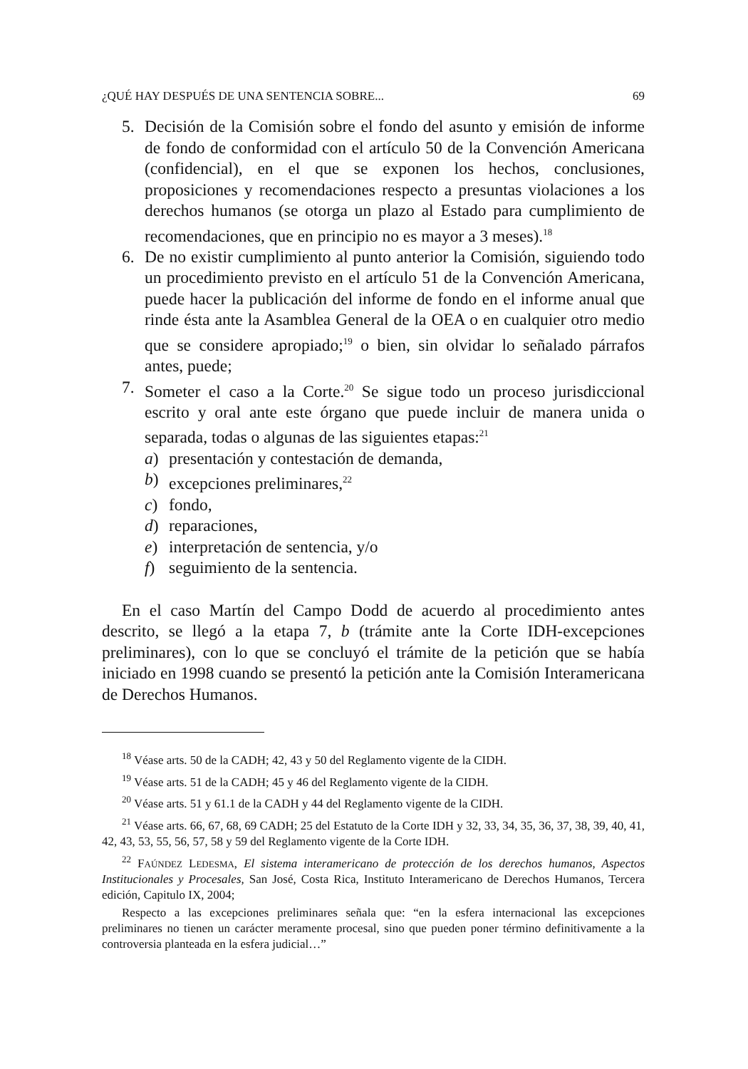¿QUÉ HAY DESPUÉS DE UNA SENTENCIA SOBRE... 69
5. Decisión de la Comisión sobre el fondo del asunto y emisión de informe de fondo de conformidad con el artículo 50 de la Convención Americana (confidencial), en el que se exponen los hechos, conclusiones, proposiciones y recomendaciones respecto a presuntas violaciones a los derechos humanos (se otorga un plazo al Estado para cumplimiento de recomendaciones, que en principio no es mayor a 3 meses).<sup>18</sup>
6. De no existir cumplimiento al punto anterior la Comisión, siguiendo todo un procedimiento previsto en el artículo 51 de la Convención Americana, puede hacer la publicación del informe de fondo en el informe anual que rinde ésta ante la Asamblea General de la OEA o en cualquier otro medio que se considere apropiado;<sup>19</sup> o bien, sin olvidar lo señalado párrafos antes, puede;
7. Someter el caso a la Corte.<sup>20</sup> Se sigue todo un proceso jurisdiccional escrito y oral ante este órgano que puede incluir de manera unida o separada, todas o algunas de las siguientes etapas:<sup>21</sup>
a) presentación y contestación de demanda,
b) excepciones preliminares,<sup>22</sup>
c) fondo,
d) reparaciones,
e) interpretación de sentencia, y/o
f) seguimiento de la sentencia.
En el caso Martín del Campo Dodd de acuerdo al procedimiento antes descrito, se llegó a la etapa 7, b (trámite ante la Corte IDH-excepciones preliminares), con lo que se concluyó el trámite de la petición que se había iniciado en 1998 cuando se presentó la petición ante la Comisión Interamericana de Derechos Humanos.
<sup>18</sup> Véase arts. 50 de la CADH; 42, 43 y 50 del Reglamento vigente de la CIDH.
<sup>19</sup> Véase arts. 51 de la CADH; 45 y 46 del Reglamento vigente de la CIDH.
<sup>20</sup> Véase arts. 51 y 61.1 de la CADH y 44 del Reglamento vigente de la CIDH.
<sup>21</sup> Véase arts. 66, 67, 68, 69 CADH; 25 del Estatuto de la Corte IDH y 32, 33, 34, 35, 36, 37, 38, 39, 40, 41, 42, 43, 53, 55, 56, 57, 58 y 59 del Reglamento vigente de la Corte IDH.
<sup>22</sup> FAÚNDEZ LEDESMA, El sistema interamericano de protección de los derechos humanos, Aspectos Institucionales y Procesales, San José, Costa Rica, Instituto Interamericano de Derechos Humanos, Tercera edición, Capitulo IX, 2004;
Respecto a las excepciones preliminares señala que: “en la esfera internacional las excepciones preliminares no tienen un carácter meramente procesal, sino que pueden poner término definitivamente a la controversia planteada en la esfera judicial…”